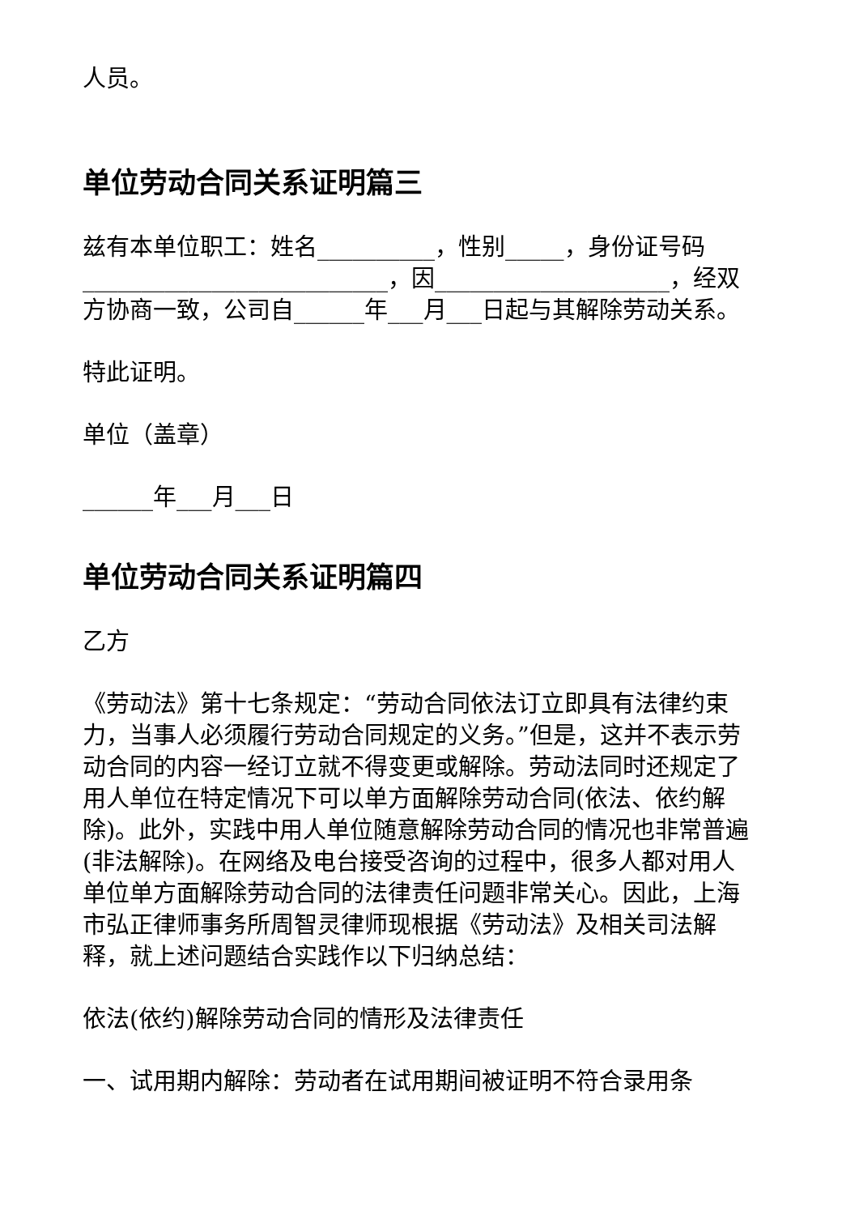人员。
单位劳动合同关系证明篇三
兹有本单位职工：姓名__________，性别_____，身份证号码__________________________，因____________________，经双方协商一致，公司自______年___月___日起与其解除劳动关系。
特此证明。
单位（盖章）
______年___月___日
单位劳动合同关系证明篇四
乙方
《劳动法》第十七条规定：“劳动合同依法订立即具有法律约束力，当事人必须履行劳动合同规定的义务。”但是，这并不表示劳动合同的内容一经订立就不得变更或解除。劳动法同时还规定了用人单位在特定情况下可以单方面解除劳动合同(依法、依约解除)。此外，实践中用人单位随意解除劳动合同的情况也非常普遍(非法解除)。在网络及电台接受咨询的过程中，很多人都对用人单位单方面解除劳动合同的法律责任问题非常关心。因此，上海市弘正律师事务所周智灵律师现根据《劳动法》及相关司法解释，就上述问题结合实践作以下归纳总结：
依法(依约)解除劳动合同的情形及法律责任
一、试用期内解除：劳动者在试用期间被证明不符合录用条